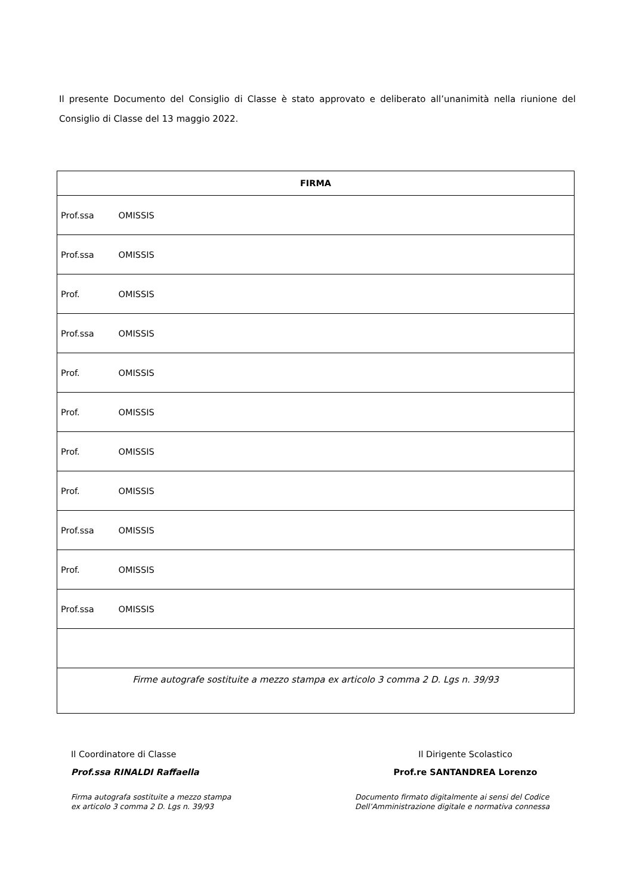Il presente Documento del Consiglio di Classe è stato approvato e deliberato all’unanimità nella riunione del Consiglio di Classe del 13 maggio 2022.
| FIRMA |
| --- |
| Prof.ssa OMISSIS |
| Prof.ssa OMISSIS |
| Prof. OMISSIS |
| Prof.ssa OMISSIS |
| Prof. OMISSIS |
| Prof. OMISSIS |
| Prof. OMISSIS |
| Prof. OMISSIS |
| Prof.ssa OMISSIS |
| Prof. OMISSIS |
| Prof.ssa OMISSIS |
| Firme autografe sostituite a mezzo stampa ex articolo 3 comma 2 D. Lgs n. 39/93 |
Il Coordinatore di Classe
Prof.ssa RINALDI Raffaella
Firma autografa sostituite a mezzo stampa
ex articolo 3 comma 2 D. Lgs n. 39/93
Il Dirigente Scolastico
Prof.re SANTANDREA Lorenzo
Documento firmato digitalmente ai sensi del Codice
Dell’Amministrazione digitale e normativa connessa